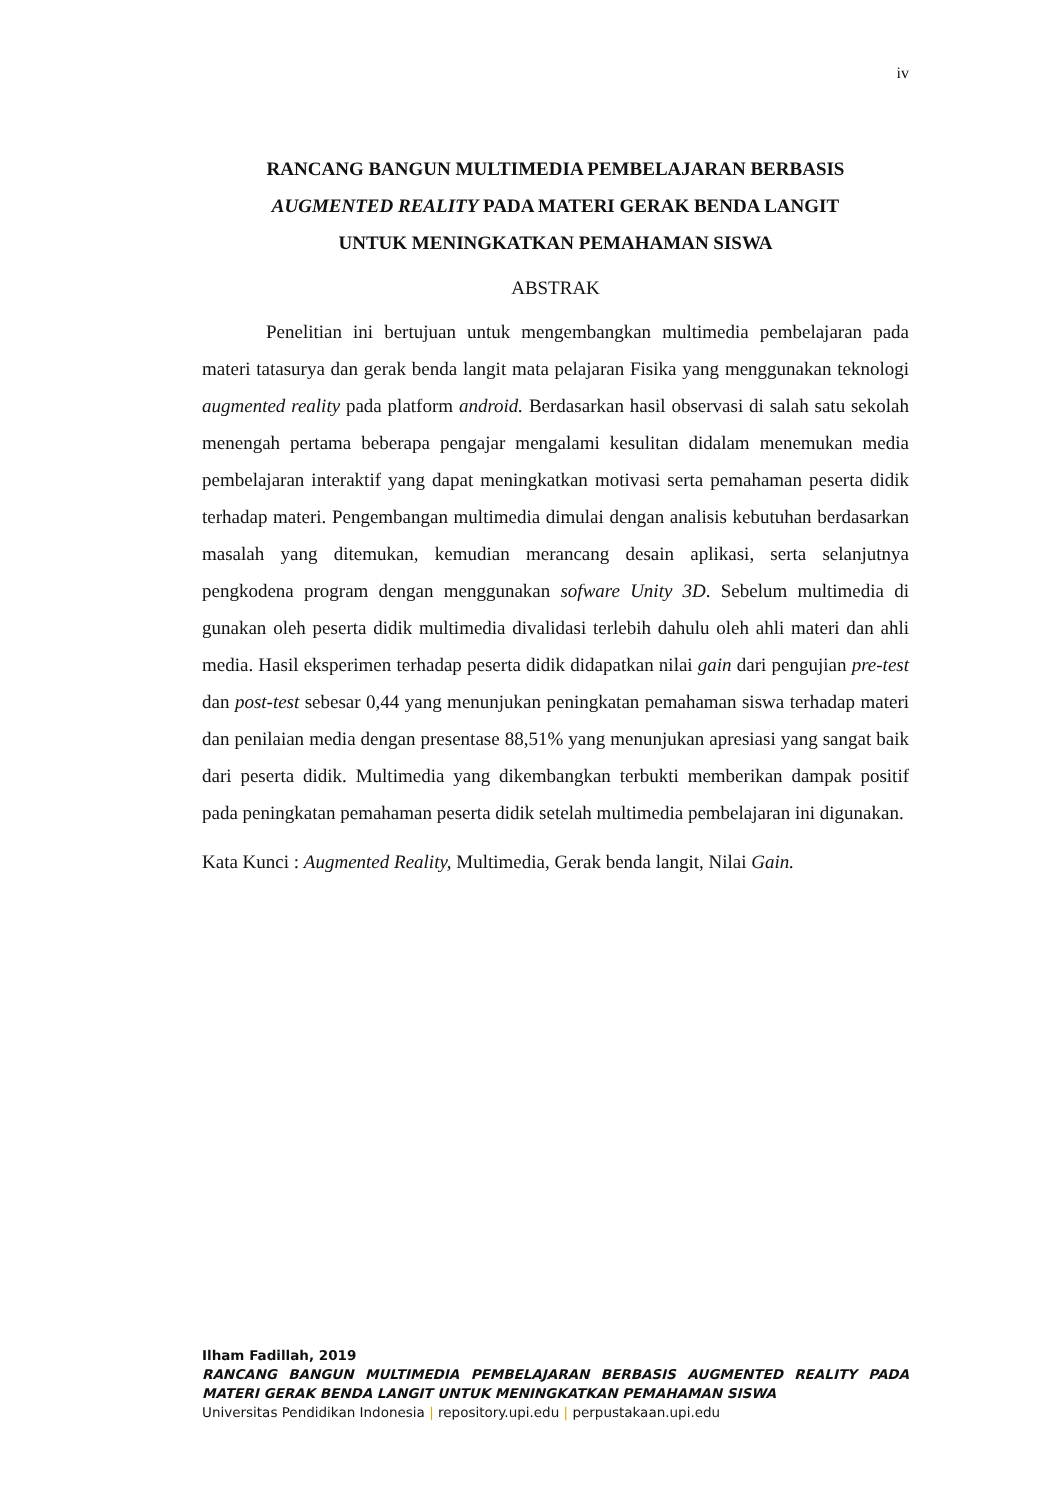iv
RANCANG BANGUN MULTIMEDIA PEMBELAJARAN BERBASIS
AUGMENTED REALITY PADA MATERI GERAK BENDA LANGIT
UNTUK MENINGKATKAN PEMAHAMAN SISWA
ABSTRAK
Penelitian ini bertujuan untuk mengembangkan multimedia pembelajaran pada materi tatasurya dan gerak benda langit mata pelajaran Fisika yang menggunakan teknologi augmented reality pada platform android. Berdasarkan hasil observasi di salah satu sekolah menengah pertama beberapa pengajar mengalami kesulitan didalam menemukan media pembelajaran interaktif yang dapat meningkatkan motivasi serta pemahaman peserta didik terhadap materi. Pengembangan multimedia dimulai dengan analisis kebutuhan berdasarkan masalah yang ditemukan, kemudian merancang desain aplikasi, serta selanjutnya pengkodena program dengan menggunakan sofware Unity 3D. Sebelum multimedia di gunakan oleh peserta didik multimedia divalidasi terlebih dahulu oleh ahli materi dan ahli media. Hasil eksperimen terhadap peserta didik didapatkan nilai gain dari pengujian pre-test dan post-test sebesar 0,44 yang menunjukan peningkatan pemahaman siswa terhadap materi dan penilaian media dengan presentase 88,51% yang menunjukan apresiasi yang sangat baik dari peserta didik. Multimedia yang dikembangkan terbukti memberikan dampak positif pada peningkatan pemahaman peserta didik setelah multimedia pembelajaran ini digunakan.
Kata Kunci : Augmented Reality, Multimedia, Gerak benda langit, Nilai Gain.
Ilham Fadillah, 2019
RANCANG BANGUN MULTIMEDIA PEMBELAJARAN BERBASIS AUGMENTED REALITY PADA MATERI GERAK BENDA LANGIT UNTUK MENINGKATKAN PEMAHAMAN SISWA
Universitas Pendidikan Indonesia | repository.upi.edu | perpustakaan.upi.edu